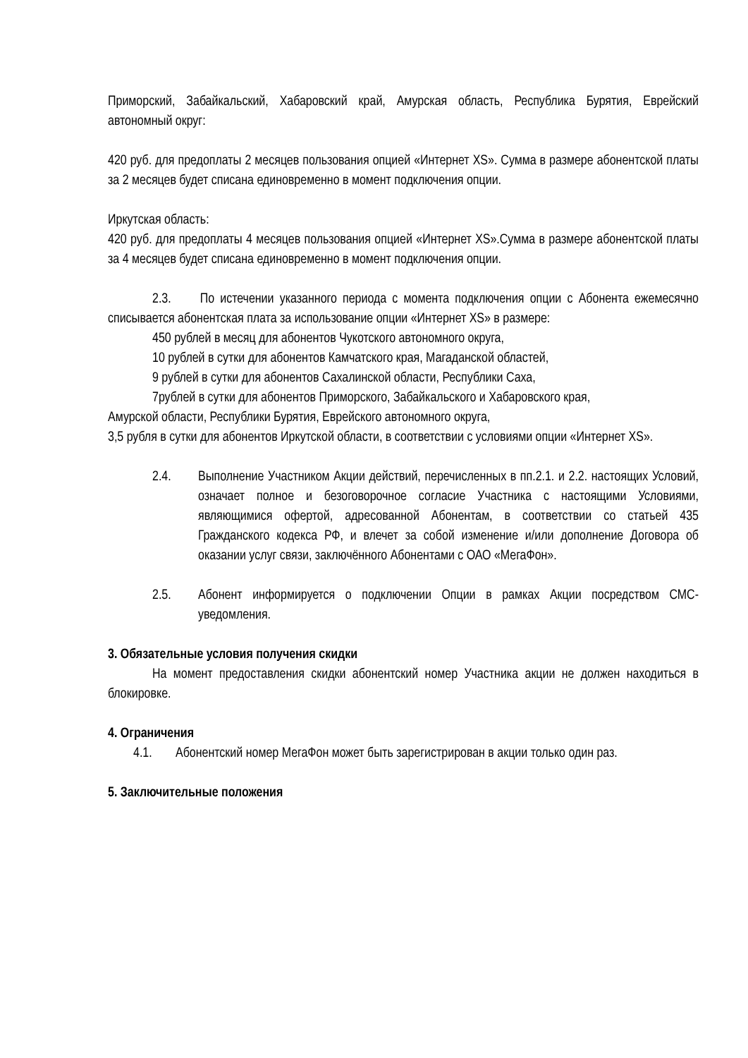Приморский, Забайкальский, Хабаровский край, Амурская область, Республика Бурятия, Еврейский автономный округ:
420 руб. для предоплаты 2 месяцев пользования опцией «Интернет XS». Сумма в размере абонентской платы за 2 месяцев будет списана единовременно в момент подключения опции.
Иркутская область:
420 руб. для предоплаты 4 месяцев пользования опцией «Интернет XS».Сумма в размере абонентской платы за 4 месяцев будет списана единовременно в момент подключения опции.
2.3. По истечении указанного периода с момента подключения опции с Абонента ежемесячно списывается абонентская плата за использование опции «Интернет XS» в размере:
450 рублей в месяц для абонентов Чукотского автономного округа,
10 рублей в сутки для абонентов Камчатского края, Магаданской областей,
9 рублей в сутки для абонентов Сахалинской области, Республики Саха,
7рублей в сутки для абонентов Приморского, Забайкальского и Хабаровского края,
Амурской области, Республики Бурятия, Еврейского автономного округа,
3,5 рубля в сутки для абонентов Иркутской области, в соответствии с условиями опции «Интернет XS».
2.4. Выполнение Участником Акции действий, перечисленных в пп.2.1. и 2.2. настоящих Условий, означает полное и безоговорочное согласие Участника с настоящими Условиями, являющимися офертой, адресованной Абонентам, в соответствии со статьей 435 Гражданского кодекса РФ, и влечет за собой изменение и/или дополнение Договора об оказании услуг связи, заключённого Абонентами с ОАО «МегаФон».
2.5. Абонент информируется о подключении Опции в рамках Акции посредством СМС-уведомления.
3. Обязательные условия получения скидки
На момент предоставления скидки абонентский номер Участника акции не должен находиться в блокировке.
4. Ограничения
4.1. Абонентский номер МегаФон может быть зарегистрирован в акции только один раз.
5. Заключительные положения